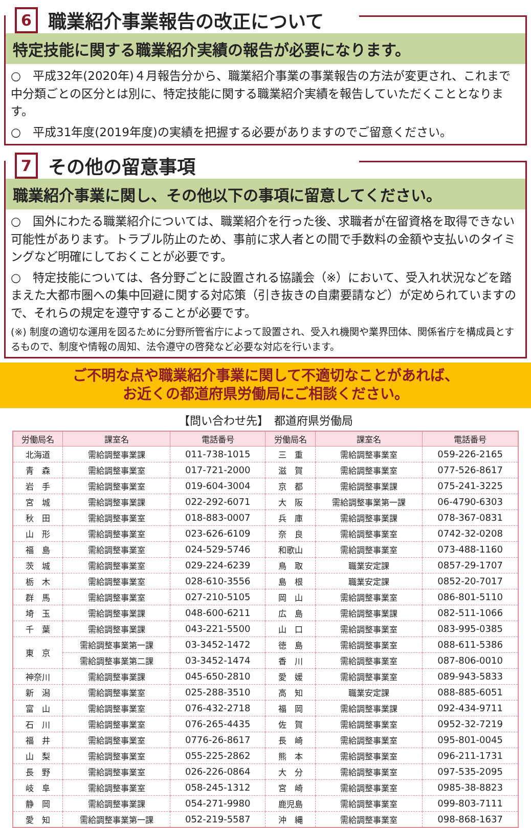6 職業紹介事業報告の改正について
特定技能に関する職業紹介実績の報告が必要になります。
○　平成32年(2020年)４月報告分から、職業紹介事業の事業報告の方法が変更され、これまで中分類ごとの区分とは別に、特定技能に関する職業紹介実績を報告していただくこととなります。
○　平成31年度(2019年度)の実績を把握する必要がありますのでご留意ください。
7 その他の留意事項
職業紹介事業に関し、その他以下の事項に留意してください。
○　国外にわたる職業紹介については、職業紹介を行った後、求職者が在留資格を取得できない可能性があります。トラブル防止のため、事前に求人者との間で手数料の金額や支払いのタイミングなど明確にしておくことが必要です。
○　特定技能については、各分野ごとに設置される協議会（※）において、受入れ状況などを踏まえた大都市圏への集中回避に関する対応策（引き抜きの自粛要請など）が定められていますので、それらの規定を遵守することが必要です。
(※) 制度の適切な運用を図るために分野所管省庁によって設置され、受入れ機関や業界団体、関係省庁を構成員とするもので、制度や情報の周知、法令遵守の啓発など必要な対応を行います。
ご不明な点や職業紹介事業に関して不適切なことがあれば、
お近くの都道府県労働局にご相談ください。
【問い合わせ先】　都道府県労働局
| 労働局名 | 課室名 | 電話番号 | 労働局名 | 課室名 | 電話番号 |
| --- | --- | --- | --- | --- | --- |
| 北海道 | 需給調整事業課 | 011-738-1015 | 三 重 | 需給調整事業室 | 059-226-2165 |
| 青 森 | 需給調整事業室 | 017-721-2000 | 滋 賀 | 需給調整事業室 | 077-526-8617 |
| 岩 手 | 需給調整事業室 | 019-604-3004 | 京 都 | 需給調整事業課 | 075-241-3225 |
| 宮 城 | 需給調整事業課 | 022-292-6071 | 大 阪 | 需給調整事業第一課 | 06-4790-6303 |
| 秋 田 | 需給調整事業室 | 018-883-0007 | 兵 庫 | 需給調整事業課 | 078-367-0831 |
| 山 形 | 需給調整事業室 | 023-626-6109 | 奈 良 | 需給調整事業室 | 0742-32-0208 |
| 福 島 | 需給調整事業室 | 024-529-5746 | 和歌山 | 需給調整事業室 | 073-488-1160 |
| 茨 城 | 需給調整事業室 | 029-224-6239 | 鳥 取 | 職業安定課 | 0857-29-1707 |
| 栃 木 | 需給調整事業室 | 028-610-3556 | 島 根 | 職業安定課 | 0852-20-7017 |
| 群 馬 | 需給調整事業室 | 027-210-5105 | 岡 山 | 需給調整事業室 | 086-801-5110 |
| 埼 玉 | 需給調整事業課 | 048-600-6211 | 広 島 | 需給調整事業課 | 082-511-1066 |
| 千 葉 | 需給調整事業課 | 043-221-5500 | 山 口 | 需給調整事業室 | 083-995-0385 |
| 東 京 | 需給調整事業第一課 | 03-3452-1472 | 徳 島 | 需給調整事業室 | 088-611-5386 |
| | 需給調整事業第二課 | 03-3452-1474 | 香 川 | 需給調整事業室 | 087-806-0010 |
| 神奈川 | 需給調整事業課 | 045-650-2810 | 愛 媛 | 需給調整事業室 | 089-943-5833 |
| 新 潟 | 需給調整事業室 | 025-288-3510 | 高 知 | 職業安定課 | 088-885-6051 |
| 富 山 | 需給調整事業室 | 076-432-2718 | 福 岡 | 需給調整事業課 | 092-434-9711 |
| 石 川 | 需給調整事業室 | 076-265-4435 | 佐 賀 | 需給調整事業室 | 0952-32-7219 |
| 福 井 | 需給調整事業室 | 0776-26-8617 | 長 崎 | 需給調整事業室 | 095-801-0045 |
| 山 梨 | 需給調整事業室 | 055-225-2862 | 熊 本 | 需給調整事業室 | 096-211-1731 |
| 長 野 | 需給調整事業室 | 026-226-0864 | 大 分 | 需給調整事業室 | 097-535-2095 |
| 岐 阜 | 需給調整事業室 | 058-245-1312 | 宮 崎 | 需給調整事業室 | 0985-38-8823 |
| 静 岡 | 需給調整事業課 | 054-271-9980 | 鹿児島 | 需給調整事業室 | 099-803-7111 |
| 愛 知 | 需給調整事業第一課 | 052-219-5587 | 沖 縄 | 需給調整事業室 | 098-868-1637 |